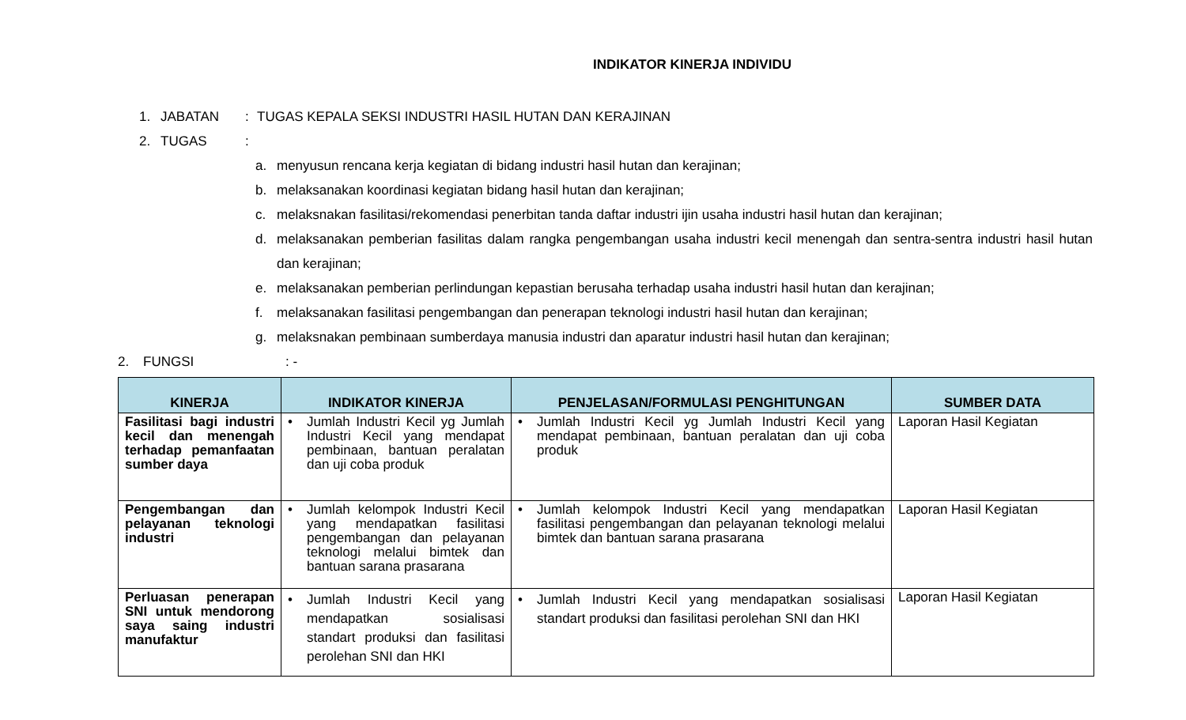INDIKATOR KINERJA INDIVIDU
1. JABATAN: TUGAS KEPALA SEKSI INDUSTRI HASIL HUTAN DAN KERAJINAN
2. TUGAS:
a. menyusun rencana kerja kegiatan di bidang industri hasil hutan dan kerajinan;
b. melaksanakan koordinasi kegiatan bidang hasil hutan dan kerajinan;
c. melaksnakan fasilitasi/rekomendasi penerbitan tanda daftar industri ijin usaha industri hasil hutan dan kerajinan;
d. melaksanakan pemberian fasilitas dalam rangka pengembangan usaha industri kecil menengah dan sentra-sentra industri hasil hutan dan kerajinan;
e. melaksanakan pemberian perlindungan kepastian berusaha terhadap usaha industri hasil hutan dan kerajinan;
f. melaksanakan fasilitasi pengembangan dan penerapan teknologi industri hasil hutan dan kerajinan;
g. melaksnakan pembinaan sumberdaya manusia industri dan aparatur industri hasil hutan dan kerajinan;
2. FUNGSI: -
| KINERJA | INDIKATOR KINERJA | PENJELASAN/FORMULASI PENGHITUNGAN | SUMBER DATA |
| --- | --- | --- | --- |
| Fasilitasi bagi industri kecil dan menengah terhadap pemanfaatan sumber daya | • Jumlah Industri Kecil yg Jumlah Industri Kecil yang mendapat pembinaan, bantuan peralatan dan uji coba produk | • Jumlah Industri Kecil yg Jumlah Industri Kecil yang mendapat pembinaan, bantuan peralatan dan uji coba produk | Laporan Hasil Kegiatan |
| Pengembangan dan pelayanan teknologi industri | • Jumlah kelompok Industri Kecil yang mendapatkan fasilitasi pengembangan dan pelayanan teknologi melalui bimtek dan bantuan sarana prasarana | • Jumlah kelompok Industri Kecil yang mendapatkan fasilitasi pengembangan dan pelayanan teknologi melalui bimtek dan bantuan sarana prasarana | Laporan Hasil Kegiatan |
| Perluasan penerapan SNI untuk mendorong saya saing industri manufaktur | • Jumlah Industri Kecil yang mendapatkan sosialisasi standart produksi dan fasilitasi perolehan SNI dan HKI | • Jumlah Industri Kecil yang mendapatkan sosialisasi standart produksi dan fasilitasi perolehan SNI dan HKI | Laporan Hasil Kegiatan |